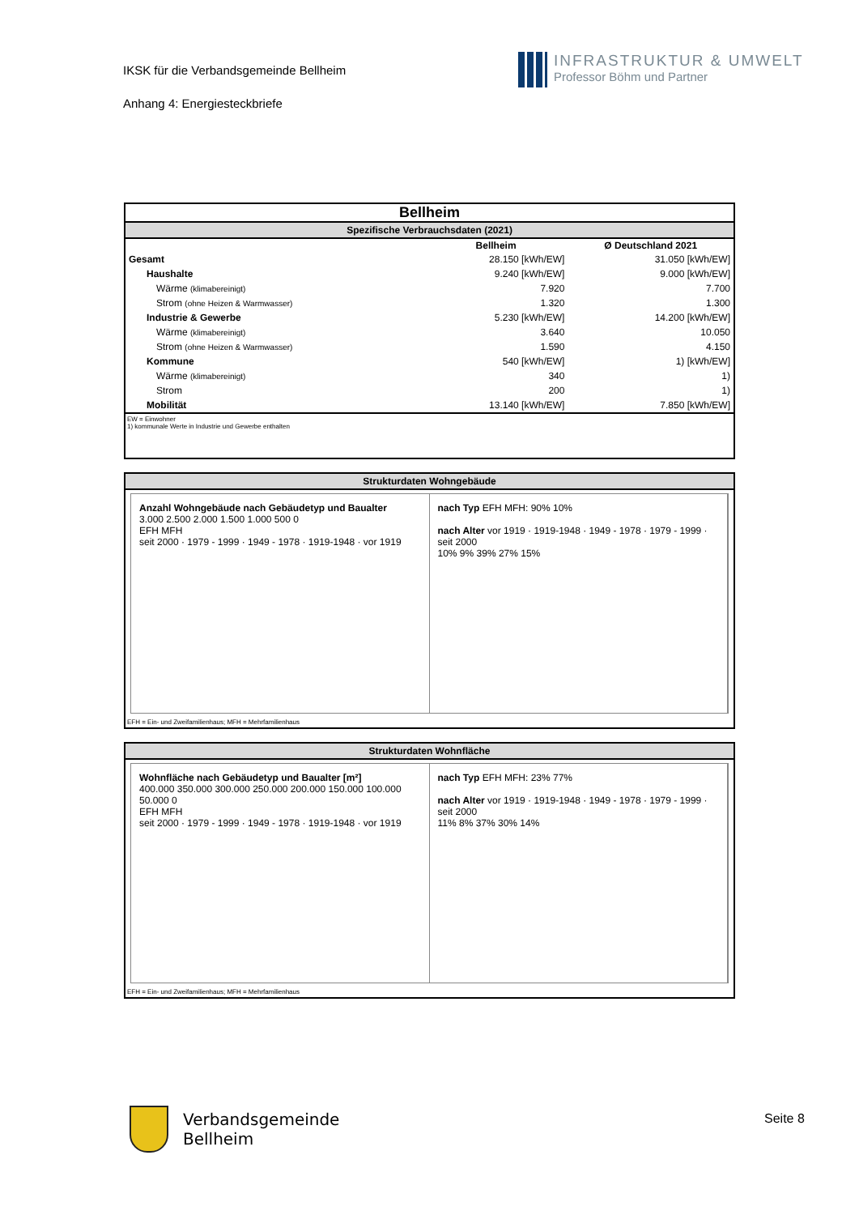IKSK für die Verbandsgemeinde Bellheim
Anhang 4: Energiesteckbriefe
INFRASTRUKTUR & UMWELT
Professor Böhm und Partner
Bellheim
Spezifische Verbrauchsdaten (2021)
| | Bellheim | Ø Deutschland 2021 |
| --- | --- | --- |
| Gesamt | 28.150 [kWh/EW] | 31.050 [kWh/EW] |
| Haushalte | 9.240 [kWh/EW] | 9.000 [kWh/EW] |
| Wärme (klimabereinigt) | 7.920 | 7.700 |
| Strom (ohne Heizen & Warmwasser) | 1.320 | 1.300 |
| Industrie & Gewerbe | 5.230 [kWh/EW] | 14.200 [kWh/EW] |
| Wärme (klimabereinigt) | 3.640 | 10.050 |
| Strom (ohne Heizen & Warmwasser) | 1.590 | 4.150 |
| Kommune | 540 [kWh/EW] | 1) [kWh/EW] |
| Wärme (klimabereinigt) | 340 | 1) |
| Strom | 200 | 1) |
| Mobilität | 13.140 [kWh/EW] | 7.850 [kWh/EW] |
EW = Einwohner
1) kommunale Werte in Industrie und Gewerbe enthalten
Strukturdaten Wohngebäude
Anzahl Wohngebäude nach Gebäudetyp und Baualter
3.000 2.500 2.000 1.500 1.000 500 0
EFH MFH
seit 2000 · 1979 - 1999 · 1949 - 1978 · 1919-1948 · vor 1919
nach Typ EFH MFH: 90% 10%
nach Alter vor 1919 · 1919-1948 · 1949 - 1978 · 1979 - 1999 · seit 2000
10% 9% 39% 27% 15%
EFH = Ein- und Zweifamilienhaus; MFH = Mehrfamilienhaus
Strukturdaten Wohnfläche
Wohnfläche nach Gebäudetyp und Baualter [m²]
400.000 350.000 300.000 250.000 200.000 150.000 100.000 50.000 0
EFH MFH
seit 2000 · 1979 - 1999 · 1949 - 1978 · 1919-1948 · vor 1919
nach Typ EFH MFH: 23% 77%
nach Alter vor 1919 · 1919-1948 · 1949 - 1978 · 1979 - 1999 · seit 2000
11% 8% 37% 30% 14%
EFH = Ein- und Zweifamilienhaus; MFH = Mehrfamilienhaus
Verbandsgemeinde
Bellheim
Seite 8